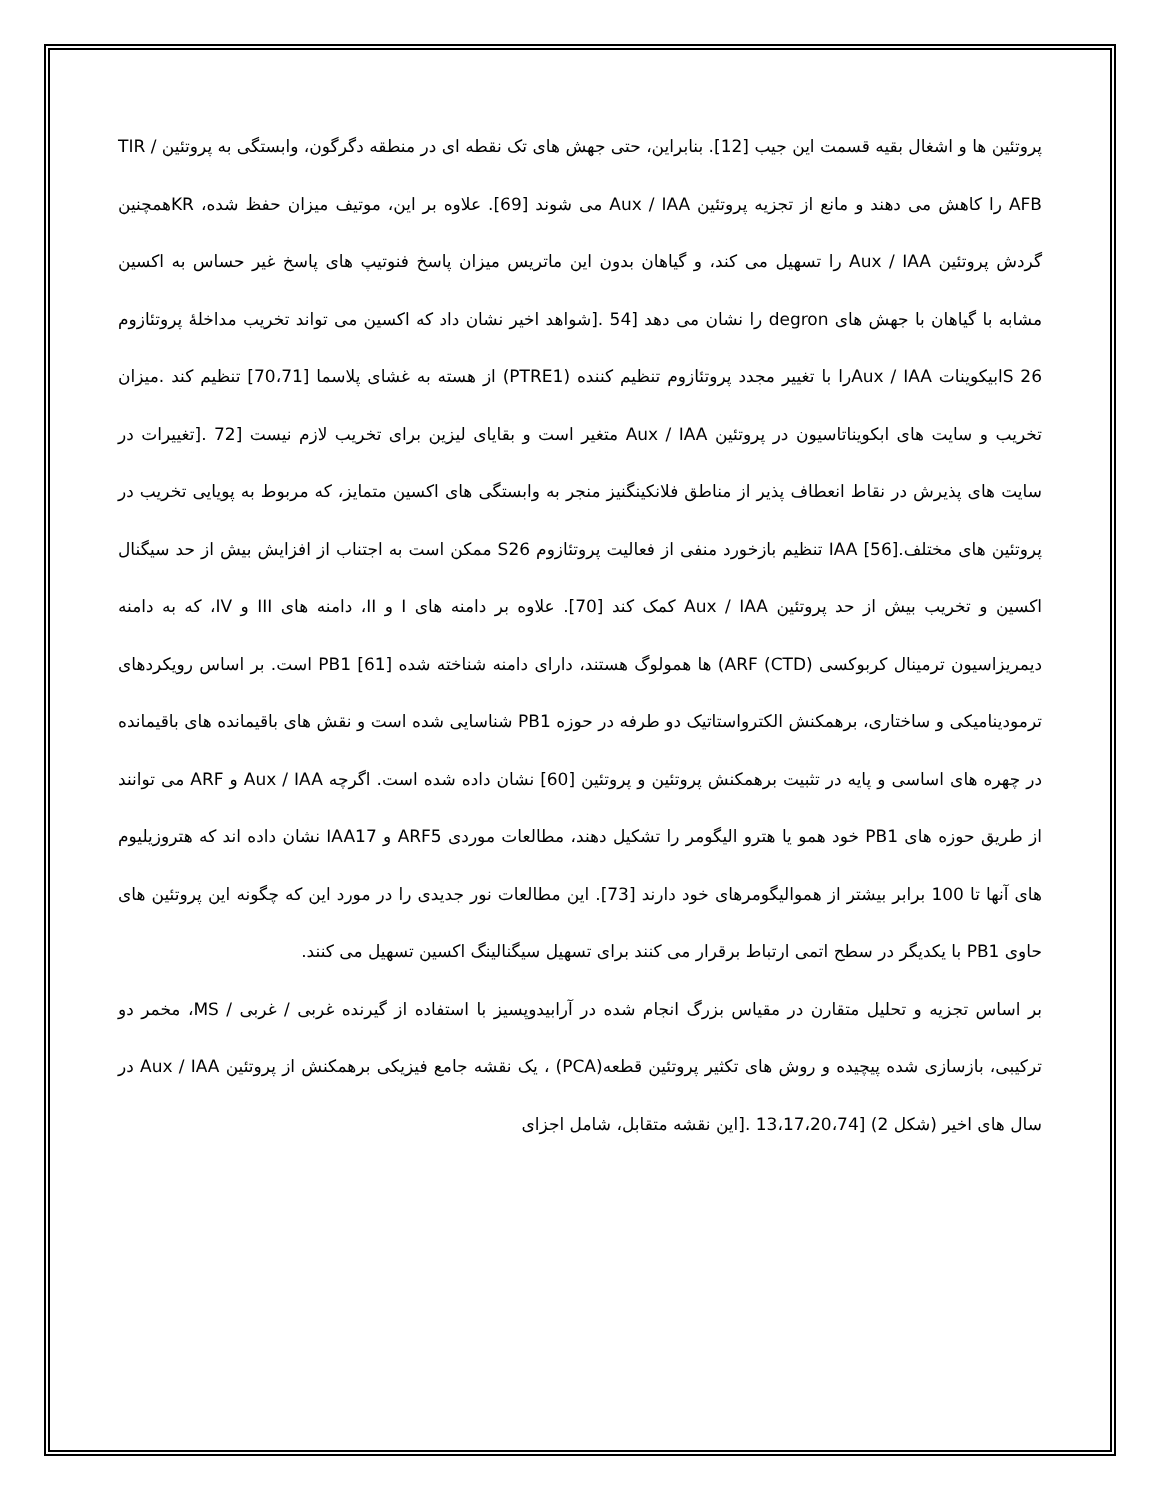پروتئین ها و اشغال بقیه قسمت این جیب [12]. بنابراین، حتی جهش های تک نقطه ای در منطقه دگرگون، وابستگی به پروتئین TIR / AFB را کاهش می دهند و مانع از تجزیه پروتئین Aux / IAA می شوند [69]. علاوه بر این، موتیف میزان حفظ شده، KRهمچنین گردش پروتئین Aux / IAA را تسهیل می کند، و گیاهان بدون این ماتریس میزان پاسخ فنوتیپ های پاسخ غیر حساس به اکسین مشابه با گیاهان با جهش های degron را نشان می دهد [54 .[شواهد اخیر نشان داد که اکسین می تواند تخریب مداخلهٔ پروتئازوم 26 Sابیکوینات Aux / IAAرا با تغییر مجدد پروتئازوم تنظیم کننده (PTRE1) از هسته به غشای پلاسما [70،71] تنظیم کند .میزان تخریب و سایت های ابکویناتاسیون در پروتئین Aux / IAA متغیر است و بقایای لیزین برای تخریب لازم نیست [72 .[تغییرات در سایت های پذیرش در نقاط انعطاف پذیر از مناطق فلانکینگنیز منجر به وابستگی های اکسین متمایز، که مربوط به پویایی تخریب در پروتئین های مختلف.[56] IAA تنظیم بازخورد منفی از فعالیت پروتئازوم S26 ممکن است به اجتناب از افزایش بیش از حد سیگنال اکسین و تخریب بیش از حد پروتئین Aux / IAA کمک کند [70]. علاوه بر دامنه های I و II، دامنه های III و IV، که به دامنه دیمریزاسیون ترمینال کربوکسی (CTD) ARF) ها همولوگ هستند، دارای دامنه شناخته شده PB1 [61] است. بر اساس رویکردهای ترمودینامیکی و ساختاری، برهمکنش الکترواستاتیک دو طرفه در حوزه PB1 شناسایی شده است و نقش های باقیمانده های باقیمانده در چهره های اساسی و پایه در تثبیت برهمکنش پروتئین و پروتئین [60] نشان داده شده است. اگرچه Aux / IAA و ARF می توانند از طریق حوزه های PB1 خود همو یا هترو الیگومر را تشکیل دهند، مطالعات موردی ARF5 و IAA17 نشان داده اند که هتروزیلیوم های آنها تا 100 برابر بیشتر از همواليگومرهای خود دارند [73]. این مطالعات نور جدیدی را در مورد این که چگونه این پروتئین های حاوی PB1 با یکدیگر در سطح اتمی ارتباط برقرار می کنند برای تسهیل سیگنالینگ اکسین تسهیل می کنند.
بر اساس تجزیه و تحلیل متقارن در مقیاس بزرگ انجام شده در آرابیدوپسیز با استفاده از گیرنده غربی / غربی / MS، مخمر دو ترکیبی، بازسازی شده پیچیده و روش های تکثیر پروتئین قطعه(PCA) ، یک نقشه جامع فیزیکی برهمکنش از پروتئین Aux / IAA در سال های اخیر (شکل 2) [13،17،20،74 .[این نقشه متقابل، شامل اجزای